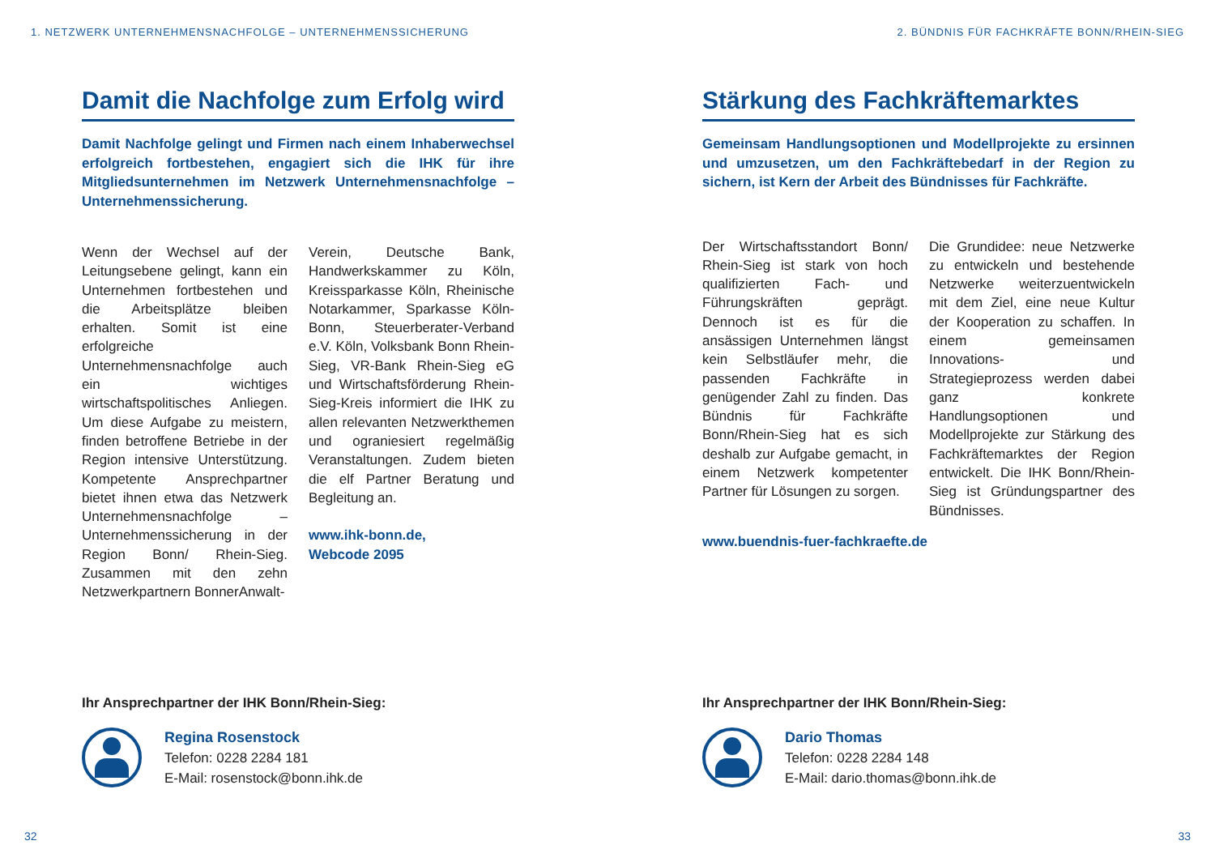1. NETZWERK UNTERNEHMENSNACHFOLGE – UNTERNEHMENSSICHERUNG
Damit die Nachfolge zum Erfolg wird
Damit Nachfolge gelingt und Firmen nach einem Inhaberwechsel erfolgreich fortbestehen, engagiert sich die IHK für ihre Mitgliedsunternehmen im Netzwerk Unternehmensnachfolge – Unternehmenssicherung.
Wenn der Wechsel auf der Leitungsebene gelingt, kann ein Unternehmen fortbestehen und die Arbeitsplätze bleiben erhalten. Somit ist eine erfolgreiche Unternehmensnachfolge auch ein wichtiges wirtschaftspolitisches Anliegen. Um diese Aufgabe zu meistern, finden betroffene Betriebe in der Region intensive Unterstützung. Kompetente Ansprechpartner bietet ihnen etwa das Netzwerk Unternehmensnachfolge – Unternehmenssicherung in der Region Bonn/ Rhein-Sieg. Zusammen mit den zehn Netzwerkpartnern BonnerAnwalt-
Verein, Deutsche Bank, Handwerkskammer zu Köln, Kreissparkasse Köln, Rheinische Notarkammer, Sparkasse Köln-Bonn, Steuerberater-Verband e.V. Köln, Volksbank Bonn Rhein-Sieg, VR-Bank Rhein-Sieg eG und Wirtschaftsförderung Rhein-Sieg-Kreis informiert die IHK zu allen relevanten Netzwerkthemen und ograniesiert regelmäßig Veranstaltungen. Zudem bieten die elf Partner Beratung und Begleitung an.
www.ihk-bonn.de,
Webcode 2095
Ihr Ansprechpartner der IHK Bonn/Rhein-Sieg:
Regina Rosenstock
Telefon: 0228 2284 181
E-Mail: rosenstock@bonn.ihk.de
32
2. BÜNDNIS FÜR FACHKRÄFTE BONN/RHEIN-SIEG
Stärkung des Fachkräftemarktes
Gemeinsam Handlungsoptionen und Modellprojekte zu ersinnen und umzusetzen, um den Fachkräftebedarf in der Region zu sichern, ist Kern der Arbeit des Bündnisses für Fachkräfte.
Der Wirtschaftsstandort Bonn/ Rhein-Sieg ist stark von hoch qualifizierten Fach- und Führungskräften geprägt. Dennoch ist es für die ansässigen Unternehmen längst kein Selbstläufer mehr, die passenden Fachkräfte in genügender Zahl zu finden. Das Bündnis für Fachkräfte Bonn/Rhein-Sieg hat es sich deshalb zur Aufgabe gemacht, in einem Netzwerk kompetenter Partner für Lösungen zu sorgen.
Die Grundidee: neue Netzwerke zu entwickeln und bestehende Netzwerke weiterzuentwickeln mit dem Ziel, eine neue Kultur der Kooperation zu schaffen. In einem gemeinsamen Innovations- und Strategieprozess werden dabei ganz konkrete Handlungsoptionen und Modellprojekte zur Stärkung des Fachkräftemarktes der Region entwickelt. Die IHK Bonn/Rhein-Sieg ist Gründungspartner des Bündnisses.
www.buendnis-fuer-fachkraefte.de
Ihr Ansprechpartner der IHK Bonn/Rhein-Sieg:
Dario Thomas
Telefon: 0228 2284 148
E-Mail: dario.thomas@bonn.ihk.de
33